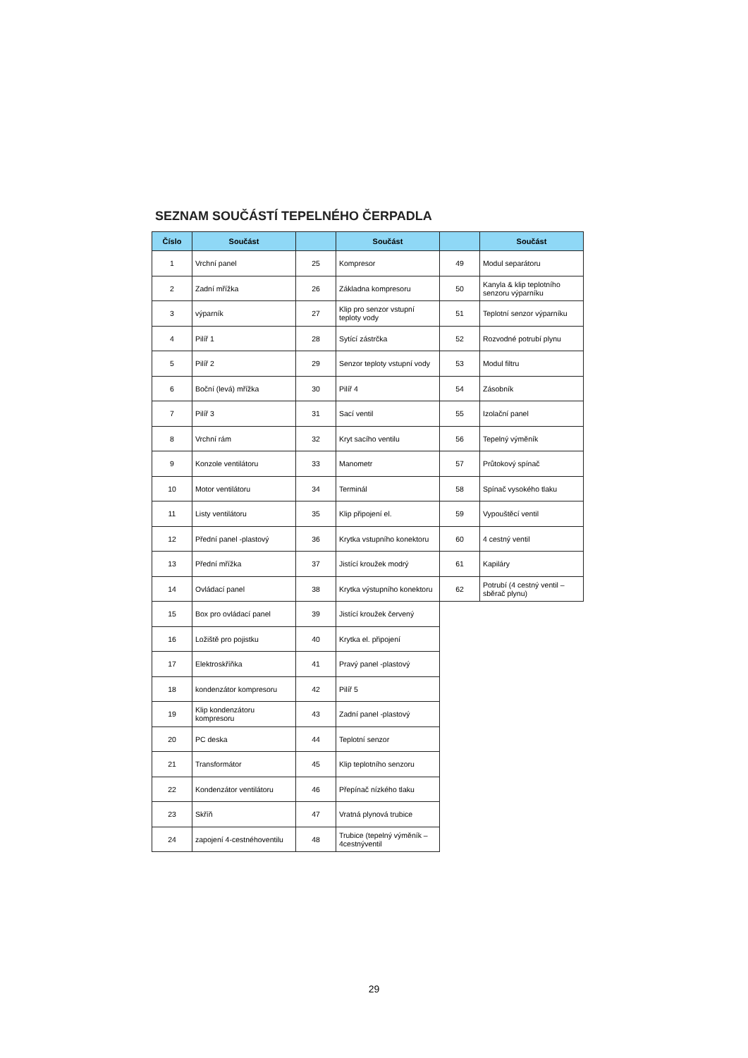SEZNAM SOUČÁSTÍ TEPELNÉHO ČERPADLA
| Číslo | Součást | | Součást | | Součást |
| --- | --- | --- | --- | --- | --- |
| 1 | Vrchní panel | 25 | Kompresor | 49 | Modul separátoru |
| 2 | Zadní mřížka | 26 | Základna kompresoru | 50 | Kanyla & klip teplotního senzoru výparníku |
| 3 | výparník | 27 | Klip pro senzor vstupní teploty vody | 51 | Teplotní senzor výparníku |
| 4 | Pilíř 1 | 28 | Sytící zástrčka | 52 | Rozvodné potrubí plynu |
| 5 | Pilíř 2 | 29 | Senzor teploty vstupní vody | 53 | Modul filtru |
| 6 | Boční (levá) mřížka | 30 | Pilíř 4 | 54 | Zásobník |
| 7 | Pilíř 3 | 31 | Sací ventil | 55 | Izolační panel |
| 8 | Vrchní rám | 32 | Kryt sacího ventilu | 56 | Tepelný výměník |
| 9 | Konzole ventilátoru | 33 | Manometr | 57 | Průtokový spínač |
| 10 | Motor ventilátoru | 34 | Terminál | 58 | Spínač vysokého tlaku |
| 11 | Listy ventilátoru | 35 | Klip připojení el. | 59 | Vypouštěcí ventil |
| 12 | Přední panel -plastový | 36 | Krytka vstupního konektoru | 60 | 4 cestný ventil |
| 13 | Přední mřížka | 37 | Jistící kroužek modrý | 61 | Kapiláry |
| 14 | Ovládací panel | 38 | Krytka výstupního konektoru | 62 | Potrubí (4 cestný ventil – sběrač plynu) |
| 15 | Box pro ovládací panel | 39 | Jistící kroužek červený | | |
| 16 | Ložiště pro pojistku | 40 | Krytka el. připojení | | |
| 17 | Elektroskříňka | 41 | Pravý panel -plastový | | |
| 18 | kondenzátor kompresoru | 42 | Pilíř 5 | | |
| 19 | Klip kondenzátoru kompresoru | 43 | Zadní panel -plastový | | |
| 20 | PC deska | 44 | Teplotní senzor | | |
| 21 | Transformátor | 45 | Klip teplotního senzoru | | |
| 22 | Kondenzátor ventilátoru | 46 | Přepínač nízkého tlaku | | |
| 23 | Skříň | 47 | Vratná plynová trubice | | |
| 24 | zapojení 4-cestnéhoventilu | 48 | Trubice (tepelný výměník – 4cestnýventil | | |
29